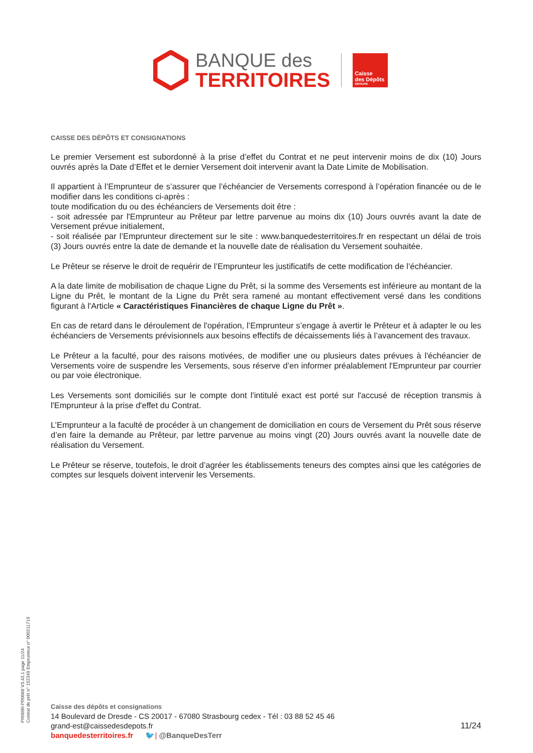BANQUE des
TERRITOIRES
Caisse
des Dépôts
GROUPE
CAISSE DES DÉPÔTS ET CONSIGNATIONS
Le premier Versement est subordonné à la prise d’effet du Contrat et ne peut intervenir moins de dix (10) Jours ouvrés après la Date d’Effet et le dernier Versement doit intervenir avant la Date Limite de Mobilisation.
Il appartient à l’Emprunteur de s’assurer que l’échéancier de Versements correspond à l’opération financée ou de le modifier dans les conditions ci-après :
toute modification du ou des échéanciers de Versements doit être :
- soit adressée par l'Emprunteur au Prêteur par lettre parvenue au moins dix (10) Jours ouvrés avant la date de Versement prévue initialement,
- soit réalisée par l’Emprunteur directement sur le site : www.banquedesterritoires.fr en respectant un délai de trois (3) Jours ouvrés entre la date de demande et la nouvelle date de réalisation du Versement souhaitée.
Le Prêteur se réserve le droit de requérir de l’Emprunteur les justificatifs de cette modification de l’échéancier.
A la date limite de mobilisation de chaque Ligne du Prêt, si la somme des Versements est inférieure au montant de la Ligne du Prêt, le montant de la Ligne du Prêt sera ramené au montant effectivement versé dans les conditions figurant à l'Article « Caractéristiques Financières de chaque Ligne du Prêt ».
En cas de retard dans le déroulement de l'opération, l’Emprunteur s’engage à avertir le Prêteur et à adapter le ou les échéanciers de Versements prévisionnels aux besoins effectifs de décaissements liés à l’avancement des travaux.
Le Prêteur a la faculté, pour des raisons motivées, de modifier une ou plusieurs dates prévues à l'échéancier de Versements voire de suspendre les Versements, sous réserve d’en informer préalablement l'Emprunteur par courrier ou par voie électronique.
Les Versements sont domiciliés sur le compte dont l'intitulé exact est porté sur l'accusé de réception transmis à l'Emprunteur à la prise d'effet du Contrat.
L’Emprunteur a la faculté de procéder à un changement de domiciliation en cours de Versement du Prêt sous réserve d’en faire la demande au Prêteur, par lettre parvenue au moins vingt (20) Jours ouvrés avant la nouvelle date de réalisation du Versement.
Le Prêteur se réserve, toutefois, le droit d’agréer les établissements teneurs des comptes ainsi que les catégories de comptes sur lesquels doivent intervenir les Versements.
PR0090-PR0068 V3.43.1 page 11/24
Contrat de prêt n° 152349 Emprunteur n° 000211719
Caisse des dépôts et consignations
14 Boulevard de Dresde - CS 20017 - 67080 Strasbourg cedex - Tél : 03 88 52 45 46
grand-est@caissedesdepots.fr
banquedesterritoires.fr 🐦| @BanqueDesTerr
11/24